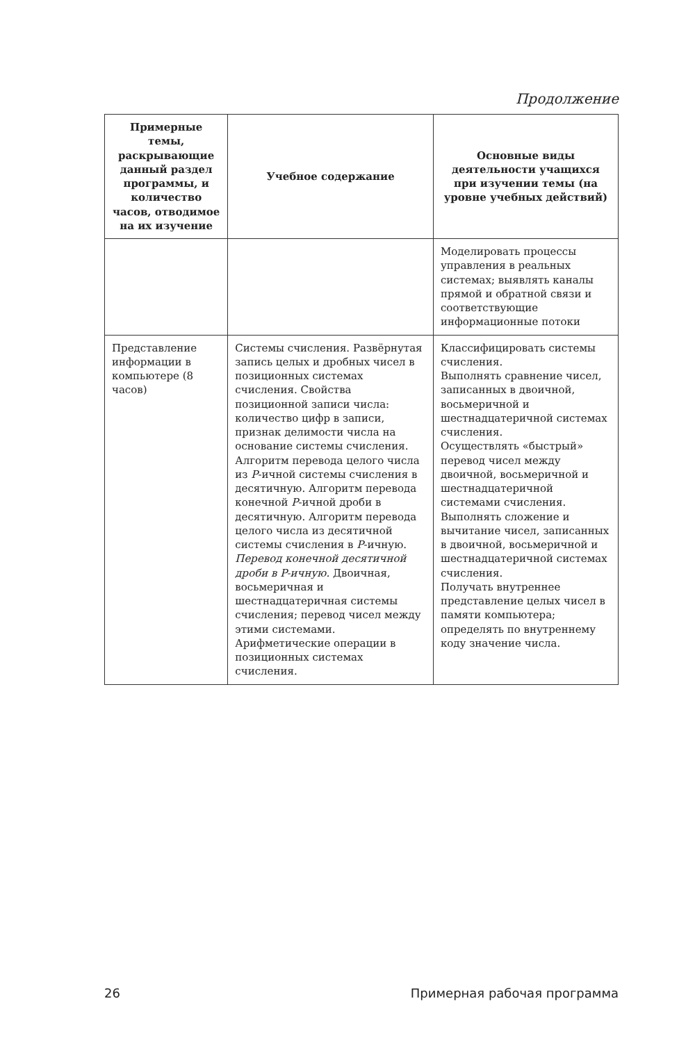Продолжение
| Примерные темы, раскрывающие данный раздел программы, и количество часов, отводимое на их изучение | Учебное содержание | Основные виды деятельности учащихся при изучении темы (на уровне учебных действий) |
| --- | --- | --- |
| | | Моделировать процессы управления в реальных системах; выявлять каналы прямой и обратной связи и соответствующие информационные потоки |
| Представление информации в компьютере (8 часов) | Системы счисления. Развёрнутая запись целых и дробных чисел в позиционных системах счисления. Свойства позиционной записи числа: количество цифр в записи, признак делимости числа на основание системы счисления. Алгоритм перевода целого числа из P -ичной системы счисления в десятичную. Алгоритм перевода конечной P -ичной дроби в десятичную. Алгоритм перевода целого числа из десятичной системы счисления в P -ичную. Перевод конечной десятичной дроби в P-ичную. Двоичная, восьмеричная и шестнадцатеричная системы счисления; перевод чисел между этими системами. Арифметические операции в позиционных системах счисления. | Классифицировать системы счисления. Выполнять сравнение чисел, записанных в двоичной, восьмеричной и шестнадцатеричной системах счисления. Осуществлять «быстрый» перевод чисел между двоичной, восьмеричной и шестнадцатеричной системами счисления. Выполнять сложение и вычитание чисел, записанных в двоичной, восьмеричной и шестнадцатеричной системах счисления. Получать внутреннее представление целых чисел в памяти компьютера; определять по внутреннему коду значение числа. |
26 Примерная рабочая программа